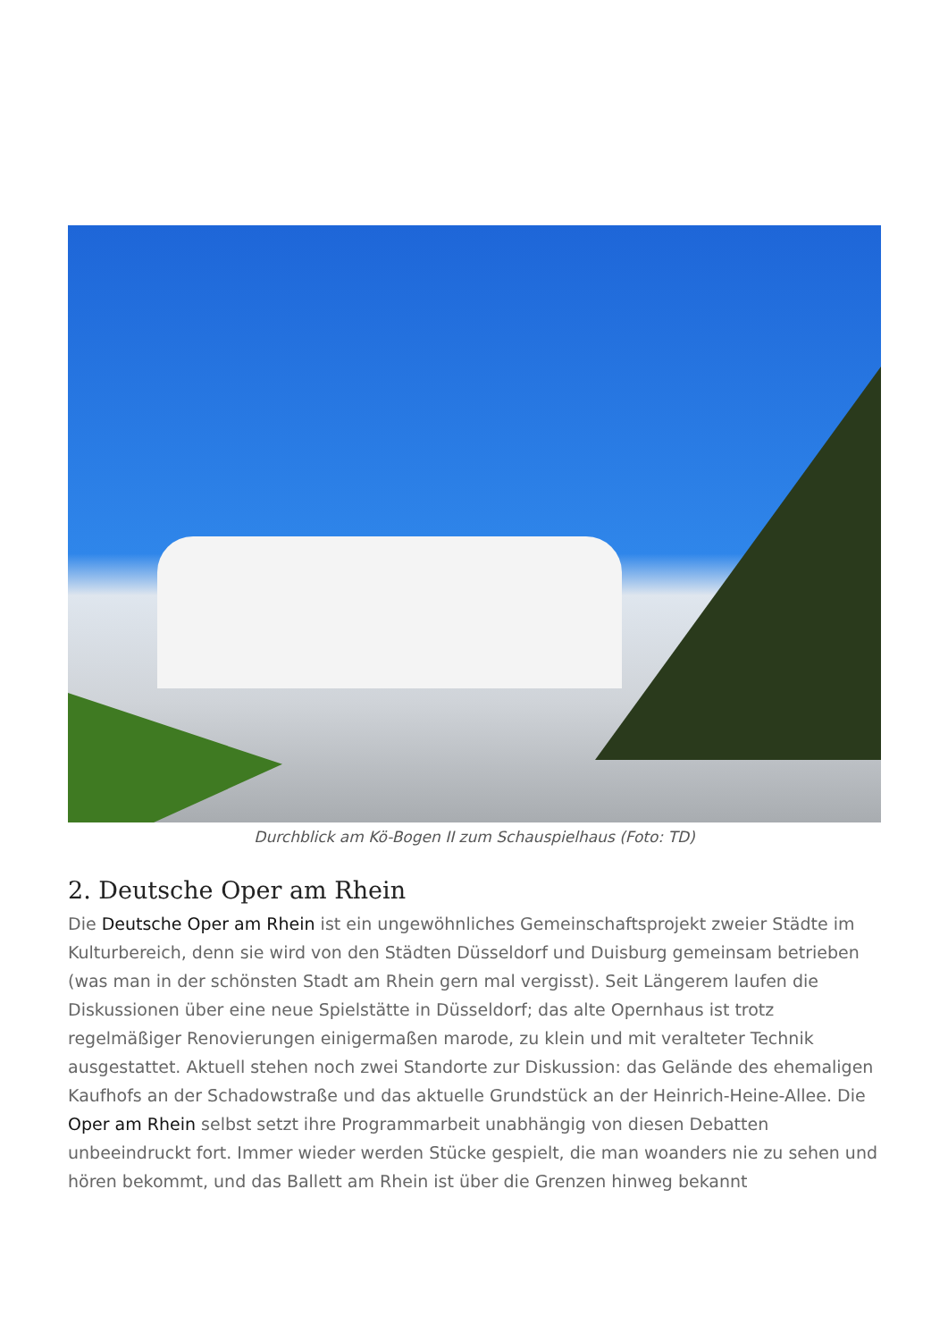Durchblick am Kö-Bogen II zum Schauspielhaus (Foto: TD)
2. Deutsche Oper am Rhein
Die Deutsche Oper am Rhein ist ein ungewöhnliches Gemeinschaftsprojekt zweier Städte im Kulturbereich, denn sie wird von den Städten Düsseldorf und Duisburg gemeinsam betrieben (was man in der schönsten Stadt am Rhein gern mal vergisst). Seit Längerem laufen die Diskussionen über eine neue Spielstätte in Düsseldorf; das alte Opernhaus ist trotz regelmäßiger Renovierungen einigermaßen marode, zu klein und mit veralteter Technik ausgestattet. Aktuell stehen noch zwei Standorte zur Diskussion: das Gelände des ehemaligen Kaufhofs an der Schadowstraße und das aktuelle Grundstück an der Heinrich-Heine-Allee. Die Oper am Rhein selbst setzt ihre Programmarbeit unabhängig von diesen Debatten unbeeindruckt fort. Immer wieder werden Stücke gespielt, die man woanders nie zu sehen und hören bekommt, und das Ballett am Rhein ist über die Grenzen hinweg bekannt